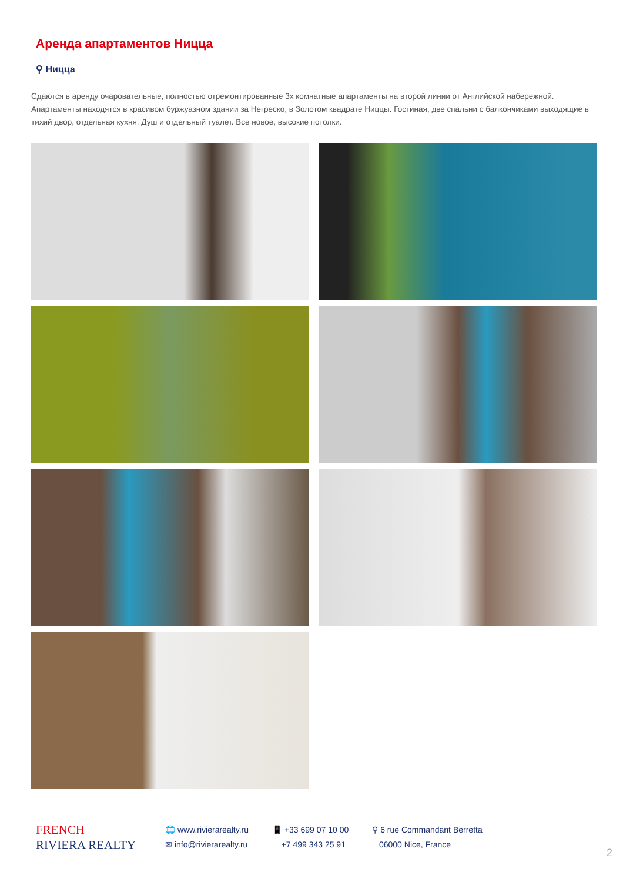Аренда апартаментов Ницца
⚲ Ницца
Сдаются в аренду очаровательные, полностью отремонтированные 3х комнатные апартаменты на второй линии от Английской набережной. Апартаменты находятся в красивом буржуазном здании за Негреско, в Золотом квадрате Ниццы. Гостиная, две спальни с балкончиками выходящие в тихий двор, отдельная кухня. Душ и отдельный туалет. Все новое, высокие потолки.
FRENCH
RIVIERA REALTY
🌐 www.rivierarealty.ru
✉ info@rivierarealty.ru
📱 +33 699 07 10 00
+7 499 343 25 91
⚲ 6 rue Commandant Berretta
06000 Nice, France
2